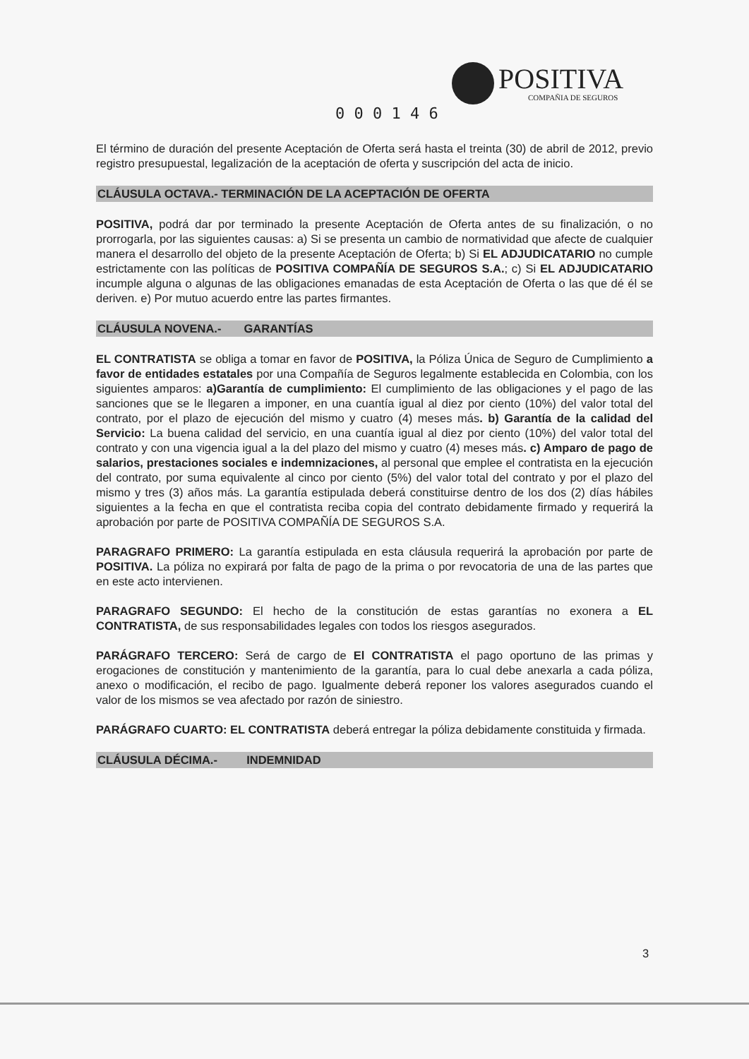0 0 0 1 4 6
POSITIVA
COMPAÑIA DE SEGUROS
El término de duración del presente Aceptación de Oferta será hasta el treinta (30) de abril de 2012, previo registro presupuestal, legalización de la aceptación de oferta y suscripción del acta de inicio.
CLÁUSULA OCTAVA.- TERMINACIÓN DE LA ACEPTACIÓN DE OFERTA
POSITIVA, podrá dar por terminado la presente Aceptación de Oferta antes de su finalización, o no prorrogarla, por las siguientes causas: a) Si se presenta un cambio de normatividad que afecte de cualquier manera el desarrollo del objeto de la presente Aceptación de Oferta; b) Si EL ADJUDICATARIO no cumple estrictamente con las políticas de POSITIVA COMPAÑÍA DE SEGUROS S.A.; c) Si EL ADJUDICATARIO incumple alguna o algunas de las obligaciones emanadas de esta Aceptación de Oferta o las que dé él se deriven. e) Por mutuo acuerdo entre las partes firmantes.
CLÁUSULA NOVENA.- GARANTÍAS
EL CONTRATISTA se obliga a tomar en favor de POSITIVA, la Póliza Única de Seguro de Cumplimiento a favor de entidades estatales por una Compañía de Seguros legalmente establecida en Colombia, con los siguientes amparos: a)Garantía de cumplimiento: El cumplimiento de las obligaciones y el pago de las sanciones que se le llegaren a imponer, en una cuantía igual al diez por ciento (10%) del valor total del contrato, por el plazo de ejecución del mismo y cuatro (4) meses más. b) Garantía de la calidad del Servicio: La buena calidad del servicio, en una cuantía igual al diez por ciento (10%) del valor total del contrato y con una vigencia igual a la del plazo del mismo y cuatro (4) meses más. c) Amparo de pago de salarios, prestaciones sociales e indemnizaciones, al personal que emplee el contratista en la ejecución del contrato, por suma equivalente al cinco por ciento (5%) del valor total del contrato y por el plazo del mismo y tres (3) años más. La garantía estipulada deberá constituirse dentro de los dos (2) días hábiles siguientes a la fecha en que el contratista reciba copia del contrato debidamente firmado y requerirá la aprobación por parte de POSITIVA COMPAÑÍA DE SEGUROS S.A.
PARAGRAFO PRIMERO: La garantía estipulada en esta cláusula requerirá la aprobación por parte de POSITIVA. La póliza no expirará por falta de pago de la prima o por revocatoria de una de las partes que en este acto intervienen.
PARAGRAFO SEGUNDO: El hecho de la constitución de estas garantías no exonera a EL CONTRATISTA, de sus responsabilidades legales con todos los riesgos asegurados.
PARÁGRAFO TERCERO: Será de cargo de El CONTRATISTA el pago oportuno de las primas y erogaciones de constitución y mantenimiento de la garantía, para lo cual debe anexarla a cada póliza, anexo o modificación, el recibo de pago. Igualmente deberá reponer los valores asegurados cuando el valor de los mismos se vea afectado por razón de siniestro.
PARÁGRAFO CUARTO: EL CONTRATISTA deberá entregar la póliza debidamente constituida y firmada.
CLÁUSULA DÉCIMA.- INDEMNIDAD
3